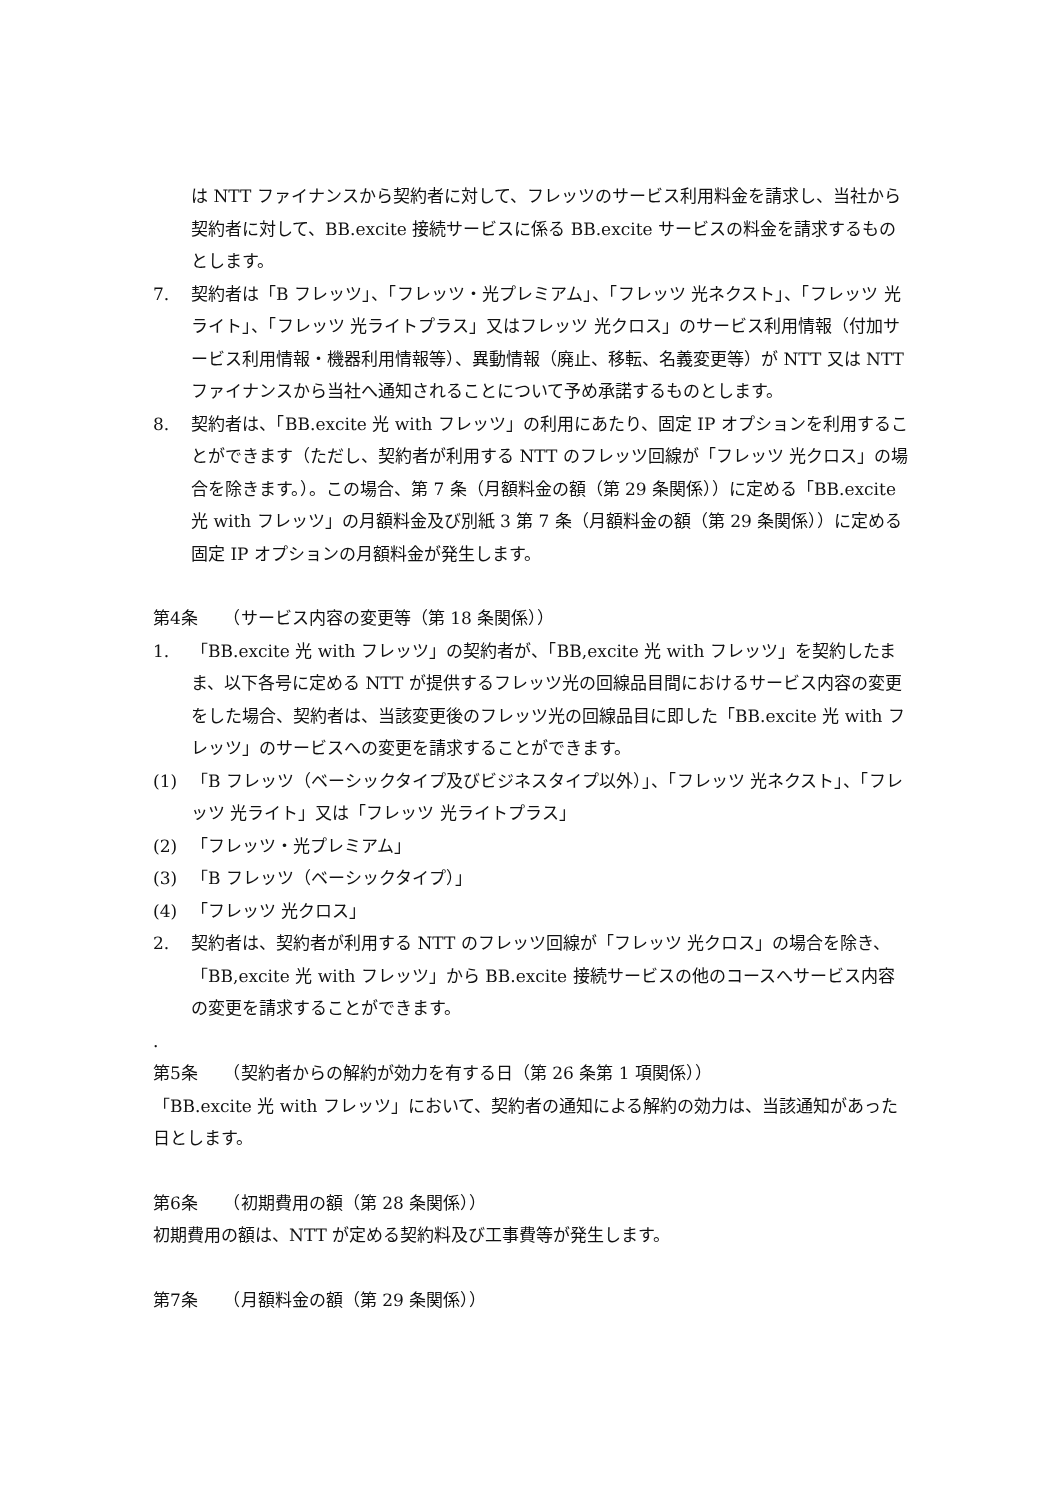は NTT ファイナンスから契約者に対して、フレッツのサービス利用料金を請求し、当社から契約者に対して、BB.excite 接続サービスに係る BB.excite サービスの料金を請求するものとします。
7. 契約者は「B フレッツ」、「フレッツ・光プレミアム」、「フレッツ 光ネクスト」、「フレッツ 光ライト」、「フレッツ 光ライトプラス」又はフレッツ 光クロス」のサービス利用情報（付加サービス利用情報・機器利用情報等）、異動情報（廃止、移転、名義変更等）が NTT 又は NTT ファイナンスから当社へ通知されることについて予め承諾するものとします。
8. 契約者は、「BB.excite 光 with フレッツ」の利用にあたり、固定 IP オプションを利用することができます（ただし、契約者が利用する NTT のフレッツ回線が「フレッツ 光クロス」の場合を除きます。）。この場合、第 7 条（月額料金の額（第 29 条関係））に定める「BB.excite 光 with フレッツ」の月額料金及び別紙 3 第 7 条（月額料金の額（第 29 条関係））に定める固定 IP オプションの月額料金が発生します。
第4条　　（サービス内容の変更等（第 18 条関係））
1. 「BB.excite 光 with フレッツ」の契約者が、「BB,excite 光 with フレッツ」を契約したまま、以下各号に定める NTT が提供するフレッツ光の回線品目間におけるサービス内容の変更をした場合、契約者は、当該変更後のフレッツ光の回線品目に即した「BB.excite 光 with フレッツ」のサービスへの変更を請求することができます。
(1) 「B フレッツ（ベーシックタイプ及びビジネスタイプ以外）」、「フレッツ 光ネクスト」、「フレッツ 光ライト」又は「フレッツ 光ライトプラス」
(2) 「フレッツ・光プレミアム」
(3) 「B フレッツ（ベーシックタイプ）」
(4) 「フレッツ 光クロス」
2. 契約者は、契約者が利用する NTT のフレッツ回線が「フレッツ 光クロス」の場合を除き、「BB,excite 光 with フレッツ」から BB.excite 接続サービスの他のコースへサービス内容の変更を請求することができます。
.
第5条　　（契約者からの解約が効力を有する日（第 26 条第 1 項関係））
「BB.excite 光 with フレッツ」において、契約者の通知による解約の効力は、当該通知があった日とします。
第6条　　（初期費用の額（第 28 条関係））
初期費用の額は、NTT が定める契約料及び工事費等が発生します。
第7条　　（月額料金の額（第 29 条関係））